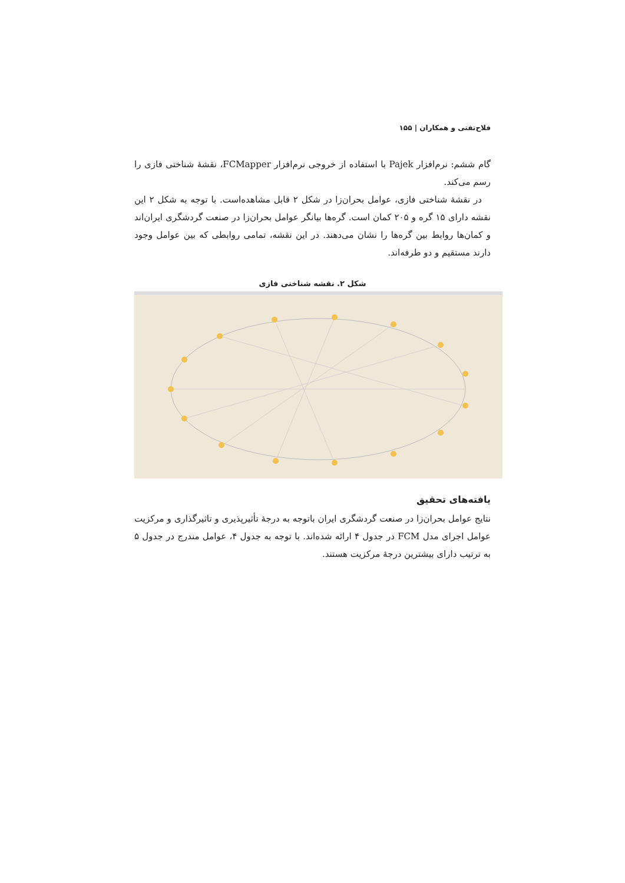فلاح‌تفتی و همکاران | ۱۵۵
گام ششم: نرم‌افزار Pajek با استفاده از خروجی نرم‌افزار FCMapper، نقشهٔ شناختی فازی را رسم می‌کند.
در نقشهٔ شناختی فازی، عوامل بحران‌زا در شکل ۲ قابل مشاهده‌است. با توجه به شکل ۲ این نقشه دارای ۱۵ گره و ۲۰۵ کمان است. گره‌ها بیانگر عوامل بحران‌زا در صنعت گردشگری ایران‌اند و کمان‌ها روابط بین گره‌ها را نشان می‌دهند. در این نقشه، تمامی روابطی که بین عوامل وجود دارند مستقیم و دو طرفه‌اند.
شکل ۲. نقشه شناختی فازی
یافته‌های تحقیق
نتایج عوامل بحران‌زا در صنعت گردشگری ایران باتوجه به درجهٔ تأثیرپذیری و تاثیرگذاری و مرکزیت عوامل اجرای مدل FCM در جدول ۴ ارائه شده‌اند. با توجه به جدول ۴، عوامل مندرج در جدول ۵ به ترتیب دارای بیشترین درجهٔ مرکزیت هستند.